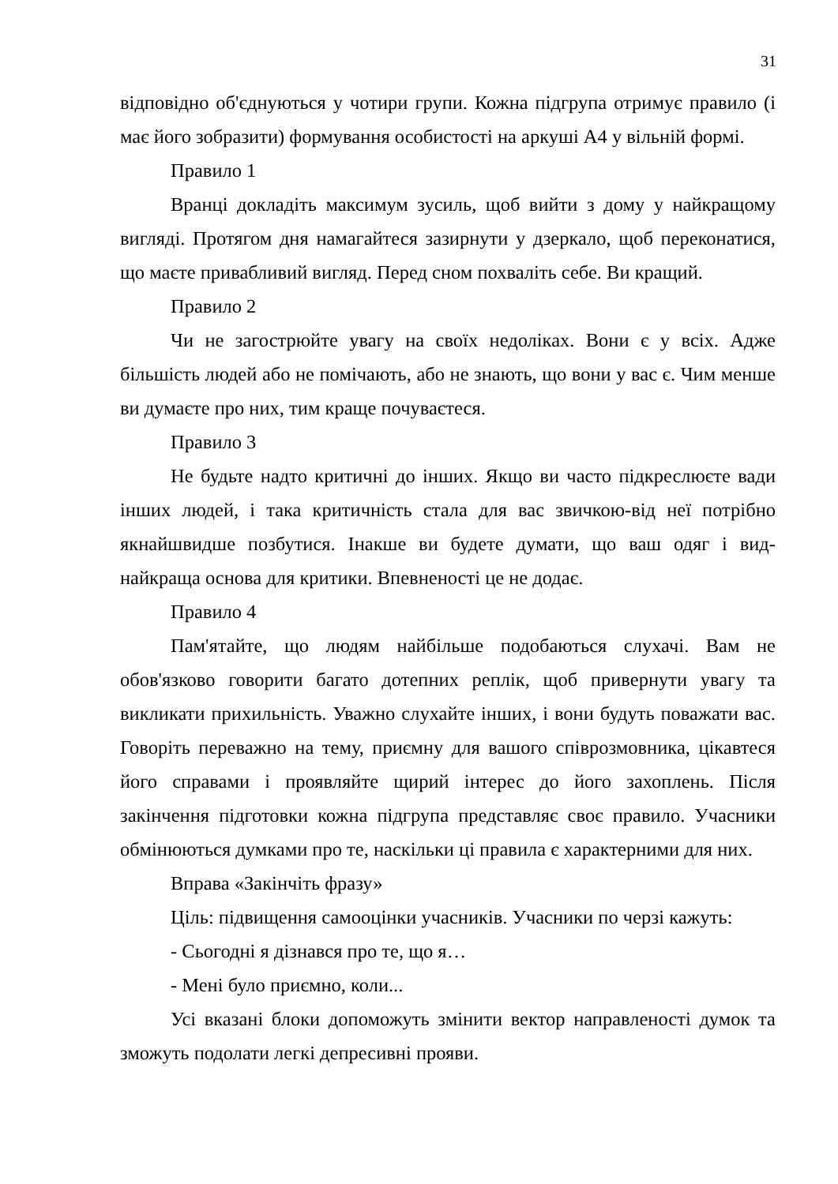31
відповідно об'єднуються у чотири групи. Кожна підгрупа отримує правило (і має його зобразити) формування особистості на аркуші А4 у вільній формі.
Правило 1
Вранці докладіть максимум зусиль, щоб вийти з дому у найкращому вигляді. Протягом дня намагайтеся зазирнути у дзеркало, щоб переконатися, що маєте привабливий вигляд. Перед сном похваліть себе. Ви кращий.
Правило 2
Чи не загострюйте увагу на своїх недоліках. Вони є у всіх. Адже більшість людей або не помічають, або не знають, що вони у вас є. Чим менше ви думаєте про них, тим краще почуваєтеся.
Правило 3
Не будьте надто критичні до інших. Якщо ви часто підкреслюєте вади інших людей, і така критичність стала для вас звичкою-від неї потрібно якнайшвидше позбутися. Інакше ви будете думати, що ваш одяг і вид-найкраща основа для критики. Впевненості це не додає.
Правило 4
Пам'ятайте, що людям найбільше подобаються слухачі. Вам не обов'язково говорити багато дотепних реплік, щоб привернути увагу та викликати прихильність. Уважно слухайте інших, і вони будуть поважати вас. Говоріть переважно на тему, приємну для вашого співрозмовника, цікавтеся його справами і проявляйте щирий інтерес до його захоплень. Після закінчення підготовки кожна підгрупа представляє своє правило. Учасники обмінюються думками про те, наскільки ці правила є характерними для них.
Вправа «Закінчіть фразу»
Ціль: підвищення самооцінки учасників. Учасники по черзі кажуть:
- Сьогодні я дізнався про те, що я…
- Мені було приємно, коли...
Усі вказані блоки допоможуть змінити вектор направленості думок та зможуть подолати легкі депресивні прояви.